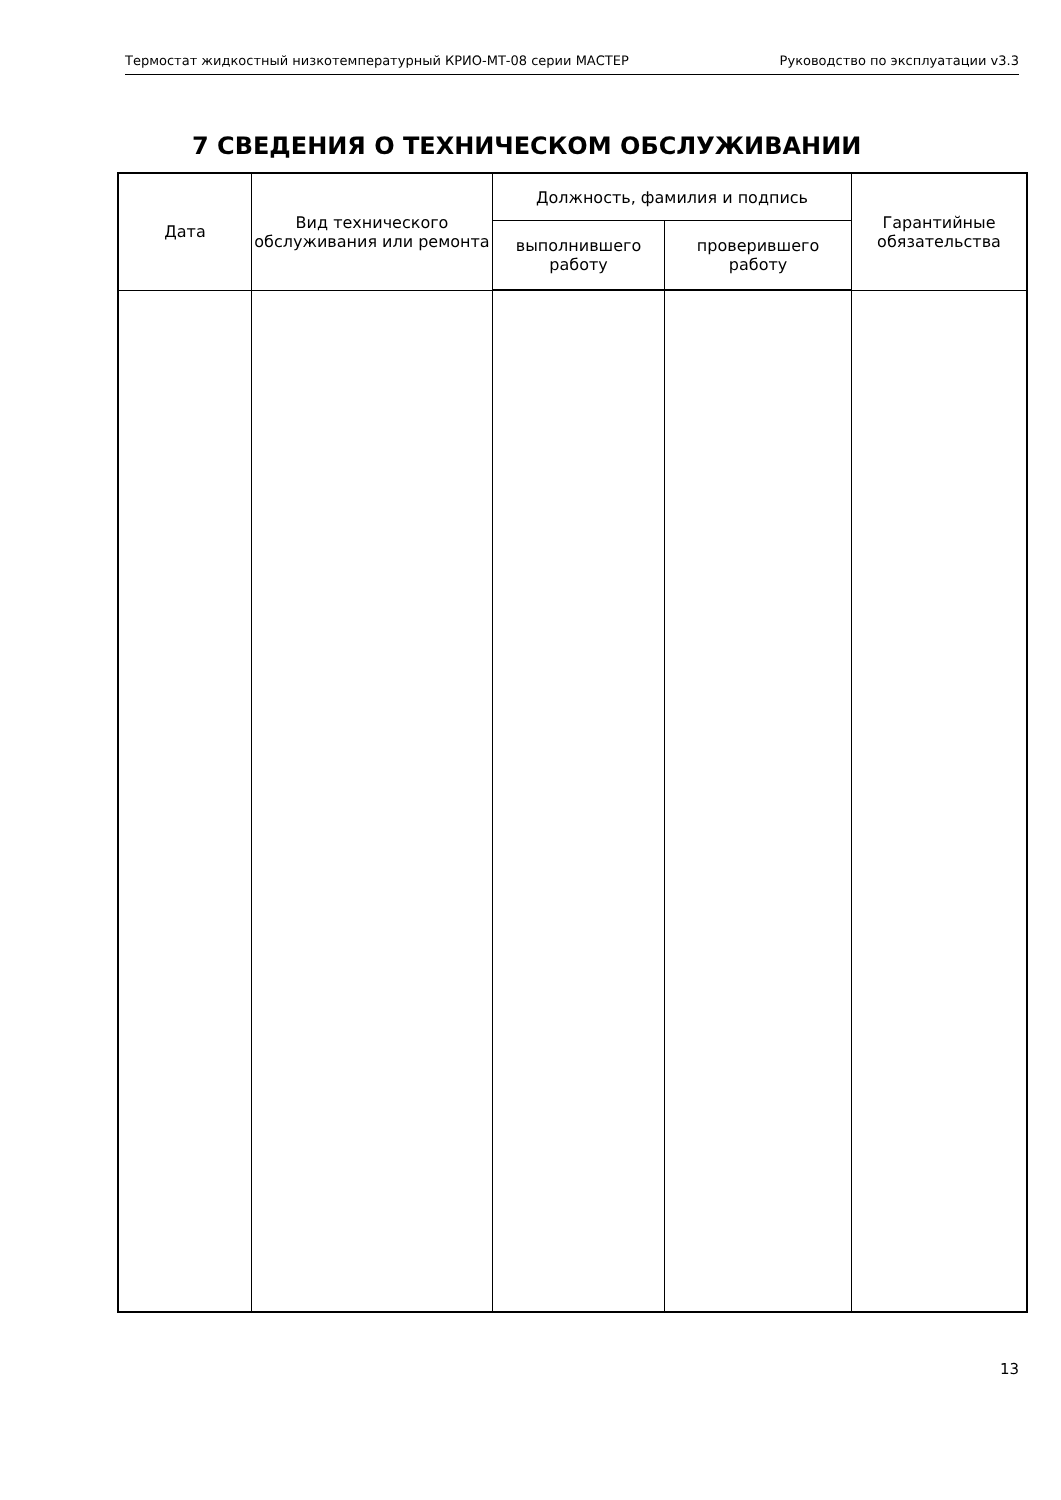Термостат жидкостный низкотемпературный КРИО-МТ-08 серии МАСТЕР Руководство по эксплуатации v3.3
7 СВЕДЕНИЯ О ТЕХНИЧЕСКОМ ОБСЛУЖИВАНИИ
| Дата | Вид технического обслуживания или ремонта | Должность, фамилия и подпись | | Гарантийные обязательства |
| --- | --- | --- | --- | --- |
| | | выполнившего работу | проверившего работу | |
13